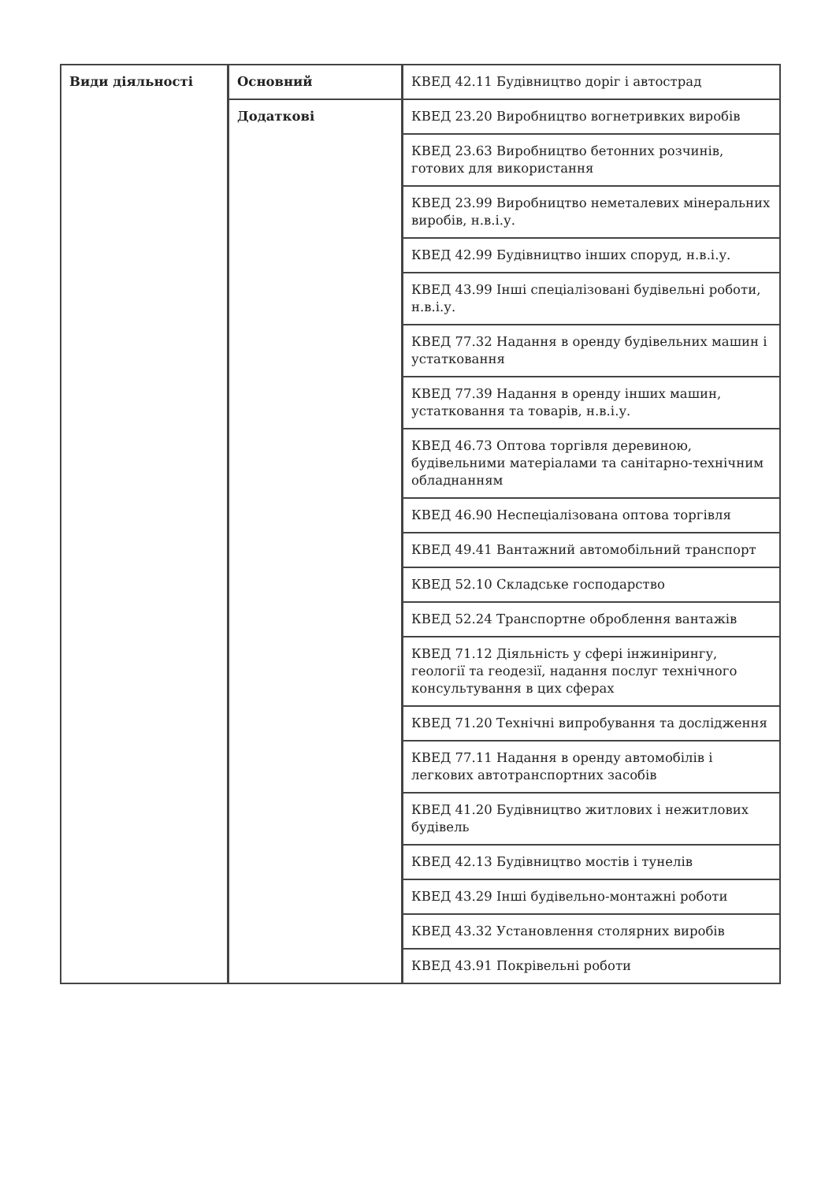| Види діяльності | Основний | КВЕД 42.11 Будівництво доріг і автострад |
| | Додаткові | КВЕД 23.20 Виробництво вогнетривких виробів |
| | | КВЕД 23.63 Виробництво бетонних розчинів, готових для використання |
| | | КВЕД 23.99 Виробництво неметалевих мінеральних виробів, н.в.і.у. |
| | | КВЕД 42.99 Будівництво інших споруд, н.в.і.у. |
| | | КВЕД 43.99 Інші спеціалізовані будівельні роботи, н.в.і.у. |
| | | КВЕД 77.32 Надання в оренду будівельних машин і устатковання |
| | | КВЕД 77.39 Надання в оренду інших машин, устатковання та товарів, н.в.і.у. |
| | | КВЕД 46.73 Оптова торгівля деревиною, будівельними матеріалами та санітарно-технічним обладнанням |
| | | КВЕД 46.90 Неспеціалізована оптова торгівля |
| | | КВЕД 49.41 Вантажний автомобільний транспорт |
| | | КВЕД 52.10 Складське господарство |
| | | КВЕД 52.24 Транспортне оброблення вантажів |
| | | КВЕД 71.12 Діяльність у сфері інжинірингу, геології та геодезії, надання послуг технічного консультування в цих сферах |
| | | КВЕД 71.20 Технічні випробування та дослідження |
| | | КВЕД 77.11 Надання в оренду автомобілів і легкових автотранспортних засобів |
| | | КВЕД 41.20 Будівництво житлових і нежитлових будівель |
| | | КВЕД 42.13 Будівництво мостів і тунелів |
| | | КВЕД 43.29 Інші будівельно-монтажні роботи |
| | | КВЕД 43.32 Установлення столярних виробів |
| | | КВЕД 43.91 Покрівельні роботи |